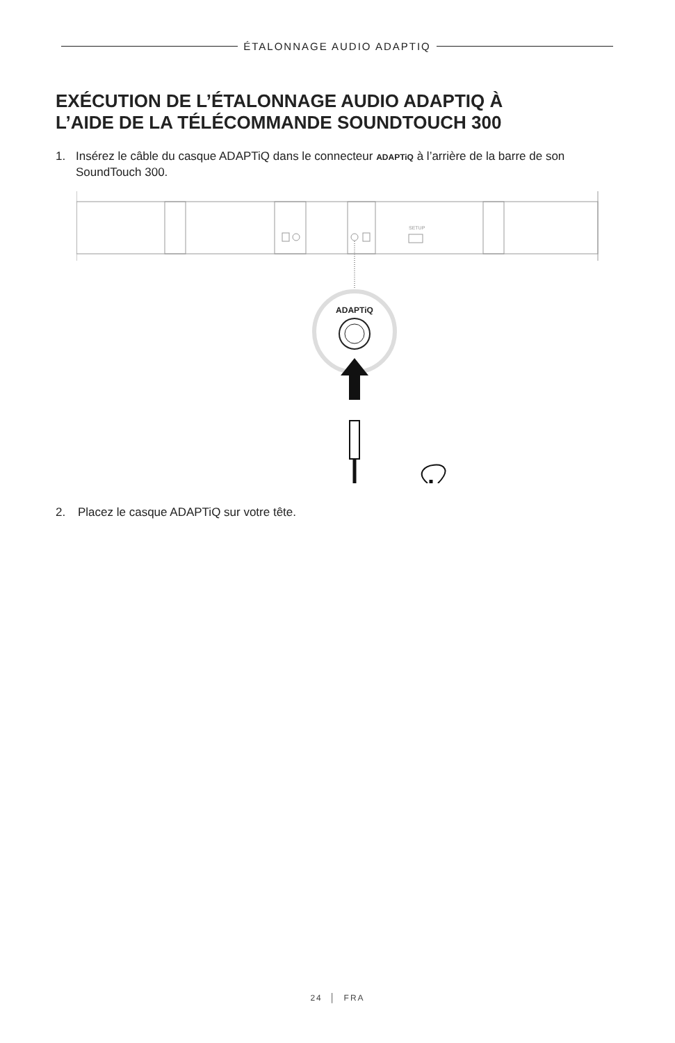ÉTALONNAGE AUDIO ADAPTIQ
EXÉCUTION DE L’ÉTALONNAGE AUDIO ADAPTIQ À
L’AIDE DE LA TÉLÉCOMMANDE SOUNDTOUCH 300
1. Insérez le câble du casque ADAPTiQ dans le connecteur ADAPTiQ à l’arrière de la barre de son SoundTouch 300.
SETUP
ADAPTiQ
2. Placez le casque ADAPTiQ sur votre tête.
24 │ FRA